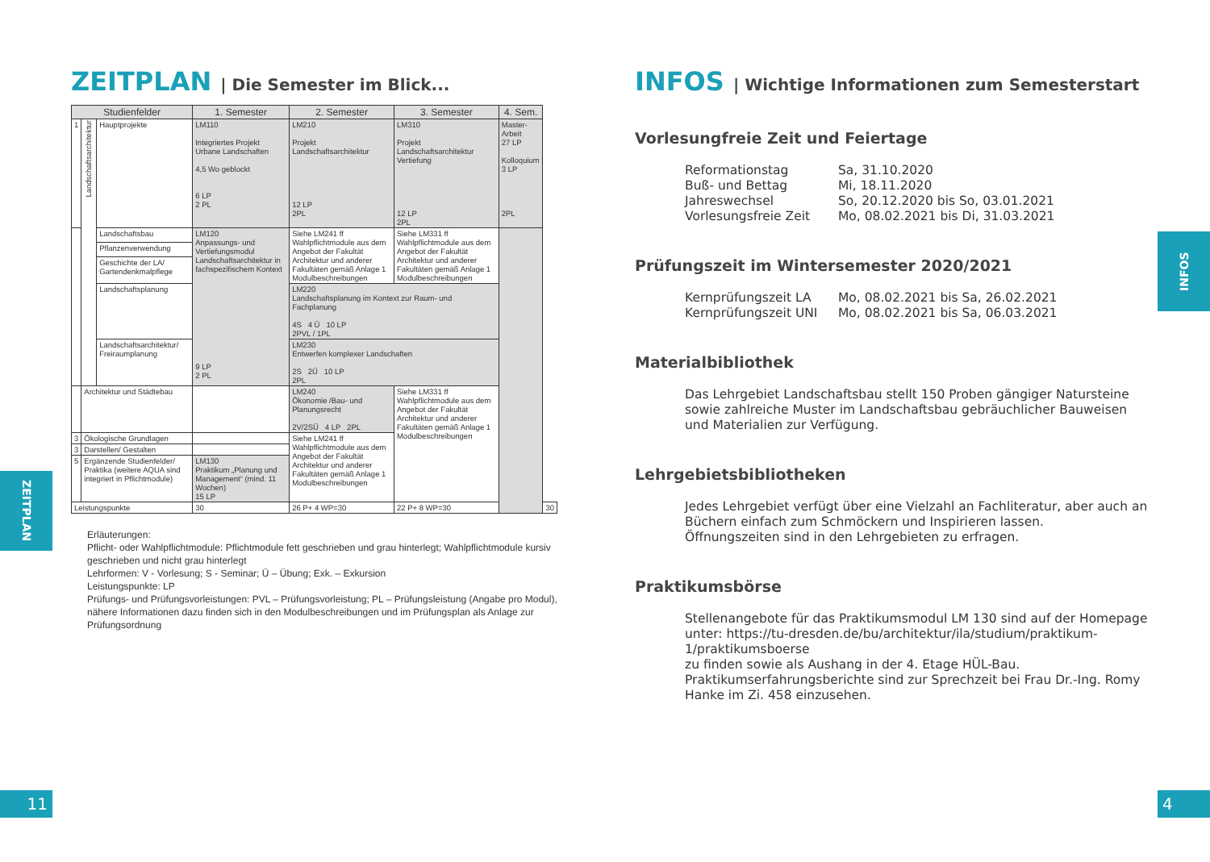ZEITPLAN | Die Semester im Blick...
| Studienfelder | | | 1. Semester | 2. Semester | 3. Semester | 4. Sem. | |
| --- | --- | --- | --- | --- | --- | --- | --- |
| 1 | Landschaftsarchitektur | Hauptprojekte | LM110 Integriertes Projekt Urbane Landschaften 4,5 Wo geblockt 6 LP 2 PL | LM210 Projekt Landschaftsarchitektur 12 LP 2PL | LM310 Projekt Landschaftsarchitektur Vertiefung 12 LP 2PL | Master-Arbeit 27 LP Kolloquium 3 LP 2PL | |
| | | Landschaftsbau | LM120 Anpassungs- und Vertiefungsmodul Landschaftsarchitektur in fachspezifischem Kontext 9 LP 2 PL | Siehe LM241 ff Wahlpflichtmodule aus dem Angebot der Fakultät Architektur und anderer Fakultäten gemäß Anlage 1 Modulbeschreibungen | Siehe LM331 ff Wahlpflichtmodule aus dem Angebot der Fakultät Architektur und anderer Fakultäten gemäß Anlage 1 Modulbeschreibungen | | |
| | | Pflanzenverwendung | | | | | |
| | | Geschichte der LA/ Gartendenkmalpflege | | | | | |
| | | Landschaftsplanung | | LM220 Landschaftsplanung im Kontext zur Raum- und Fachplanung 4S 4 Ü 10 LP 2PVL / 1PL | | | |
| | | Landschaftsarchitektur/ Freiraumplanung | | LM230 Entwerfen komplexer Landschaften 2S 2Ü 10 LP 2PL | | | |
| | Architektur und Städtebau | | | LM240 Ökonomie /Bau- und Planungsrecht 2V/2SÜ 4 LP 2PL | Siehe LM331 ff Wahlpflichtmodule aus dem Angebot der Fakultät Architektur und anderer Fakultäten gemäß Anlage 1 Modulbeschreibungen | | |
| 3 | Ökologische Grundlagen | | | Siehe LM241 ff Wahlpflichtmodule aus dem Angebot der Fakultät Architektur und anderer Fakultäten gemäß Anlage 1 Modulbeschreibungen | | | |
| 3 | Darstellen/ Gestalten | | | | | | |
| 5 | Ergänzende Studienfelder/ Praktika (weitere AQUA sind integriert in Pflichtmodule) | | LM130 Praktikum „Planung und Management“ (mind. 11 Wochen) 15 LP | | | | |
| Leistungspunkte | | | 30 | 26 P+ 4 WP=30 | 22 P+ 8 WP=30 | | 30 |
Erläuterungen:
Pflicht- oder Wahlpflichtmodule: Pflichtmodule fett geschrieben und grau hinterlegt; Wahlpflichtmodule kursiv geschrieben und nicht grau hinterlegt
Lehrformen: V - Vorlesung; S - Seminar; Ü – Übung; Exk. – Exkursion
Leistungspunkte: LP
Prüfungs- und Prüfungsvorleistungen: PVL – Prüfungsvorleistung; PL – Prüfungsleistung (Angabe pro Modul), nähere Informationen dazu finden sich in den Modulbeschreibungen und im Prüfungsplan als Anlage zur Prüfungsordnung
INFOS | Wichtige Informationen zum Semesterstart
Vorlesungfreie Zeit und Feiertage
Reformationstag
Sa, 31.10.2020
Buß- und Bettag
Mi, 18.11.2020
Jahreswechsel
So, 20.12.2020 bis So, 03.01.2021
Vorlesungsfreie Zeit
Mo, 08.02.2021 bis Di, 31.03.2021
Prüfungszeit im Wintersemester 2020/2021
Kernprüfungszeit LA
Mo, 08.02.2021 bis Sa, 26.02.2021
Kernprüfungszeit UNI
Mo, 08.02.2021 bis Sa, 06.03.2021
Materialbibliothek
Das Lehrgebiet Landschaftsbau stellt 150 Proben gängiger Natursteine sowie zahlreiche Muster im Landschaftsbau gebräuchlicher Bauweisen und Materialien zur Verfügung.
Lehrgebietsbibliotheken
Jedes Lehrgebiet verfügt über eine Vielzahl an Fachliteratur, aber auch an Büchern einfach zum Schmöckern und Inspirieren lassen.
Öffnungszeiten sind in den Lehrgebieten zu erfragen.
Praktikumsbörse
Stellenangebote für das Praktikumsmodul LM 130 sind auf der Homepage unter: https://tu-dresden.de/bu/architektur/ila/studium/praktikum-1/praktikumsboerse
zu finden sowie als Aushang in der 4. Etage HÜL-Bau.
Praktikumserfahrungsberichte sind zur Sprechzeit bei Frau Dr.-Ing. Romy Hanke im Zi. 458 einzusehen.
ZEITPLAN
11
INFOS
4